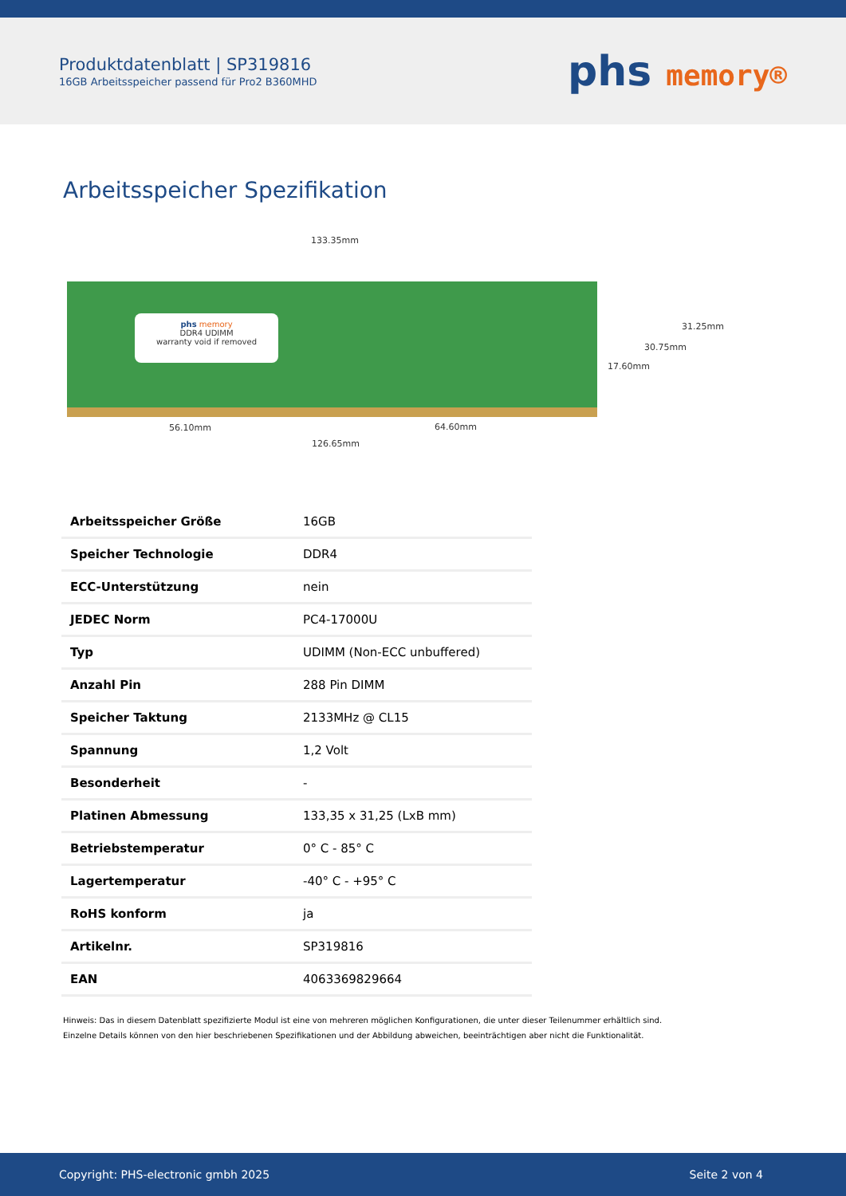Produktdatenblatt | SP319816
16GB Arbeitsspeicher passend für Pro2 B360MHD
phs memory®
Arbeitsspeicher Spezifikation
133.35mm
phs memory
DDR4 UDIMM
warranty void if removed
31.25mm
30.75mm
17.60mm
56.10mm 64.60mm
126.65mm
| Arbeitsspeicher Größe | 16GB |
| Speicher Technologie | DDR4 |
| ECC-Unterstützung | nein |
| JEDEC Norm | PC4-17000U |
| Typ | UDIMM (Non-ECC unbuffered) |
| Anzahl Pin | 288 Pin DIMM |
| Speicher Taktung | 2133MHz @ CL15 |
| Spannung | 1,2 Volt |
| Besonderheit | - |
| Platinen Abmessung | 133,35 x 31,25 (LxB mm) |
| Betriebstemperatur | 0° C - 85° C |
| Lagertemperatur | -40° C - +95° C |
| RoHS konform | ja |
| Artikelnr. | SP319816 |
| EAN | 4063369829664 |
Hinweis: Das in diesem Datenblatt spezifizierte Modul ist eine von mehreren möglichen Konfigurationen, die unter dieser Teilenummer erhältlich sind.
Einzelne Details können von den hier beschriebenen Spezifikationen und der Abbildung abweichen, beeinträchtigen aber nicht die Funktionalität.
Copyright: PHS-electronic gmbh 2025 Seite 2 von 4